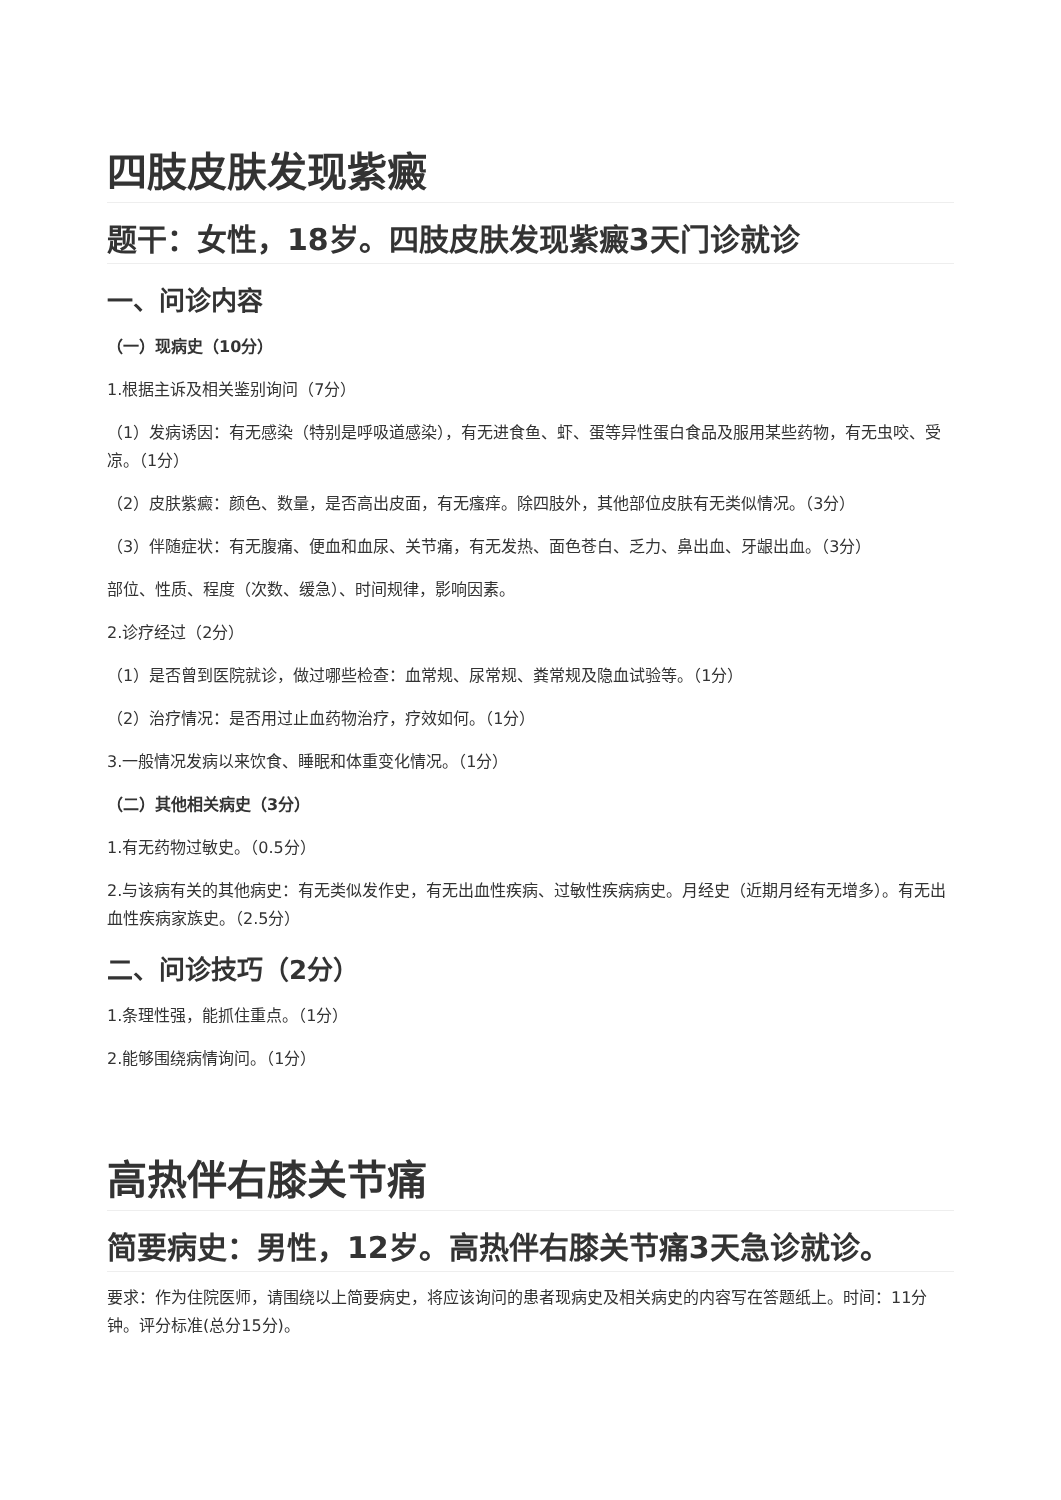四肢皮肤发现紫癜
题干：女性，18岁。四肢皮肤发现紫癜3天门诊就诊
一、问诊内容
（一）现病史（10分）
1.根据主诉及相关鉴别询问（7分）
（1）发病诱因：有无感染（特别是呼吸道感染），有无进食鱼、虾、蛋等异性蛋白食品及服用某些药物，有无虫咬、受凉。（1分）
（2）皮肤紫癜：颜色、数量，是否高出皮面，有无瘙痒。除四肢外，其他部位皮肤有无类似情况。（3分）
（3）伴随症状：有无腹痛、便血和血尿、关节痛，有无发热、面色苍白、乏力、鼻出血、牙龈出血。（3分）
部位、性质、程度（次数、缓急）、时间规律，影响因素。
2.诊疗经过（2分）
（1）是否曾到医院就诊，做过哪些检查：血常规、尿常规、粪常规及隐血试验等。（1分）
（2）治疗情况：是否用过止血药物治疗，疗效如何。（1分）
3.一般情况发病以来饮食、睡眠和体重变化情况。（1分）
（二）其他相关病史（3分）
1.有无药物过敏史。（0.5分）
2.与该病有关的其他病史：有无类似发作史，有无出血性疾病、过敏性疾病病史。月经史（近期月经有无增多）。有无出血性疾病家族史。（2.5分）
二、问诊技巧（2分）
1.条理性强，能抓住重点。（1分）
2.能够围绕病情询问。（1分）
高热伴右膝关节痛
简要病史：男性，12岁。高热伴右膝关节痛3天急诊就诊。
要求：作为住院医师，请围绕以上简要病史，将应该询问的患者现病史及相关病史的内容写在答题纸上。时间：11分钟。评分标准(总分15分)。